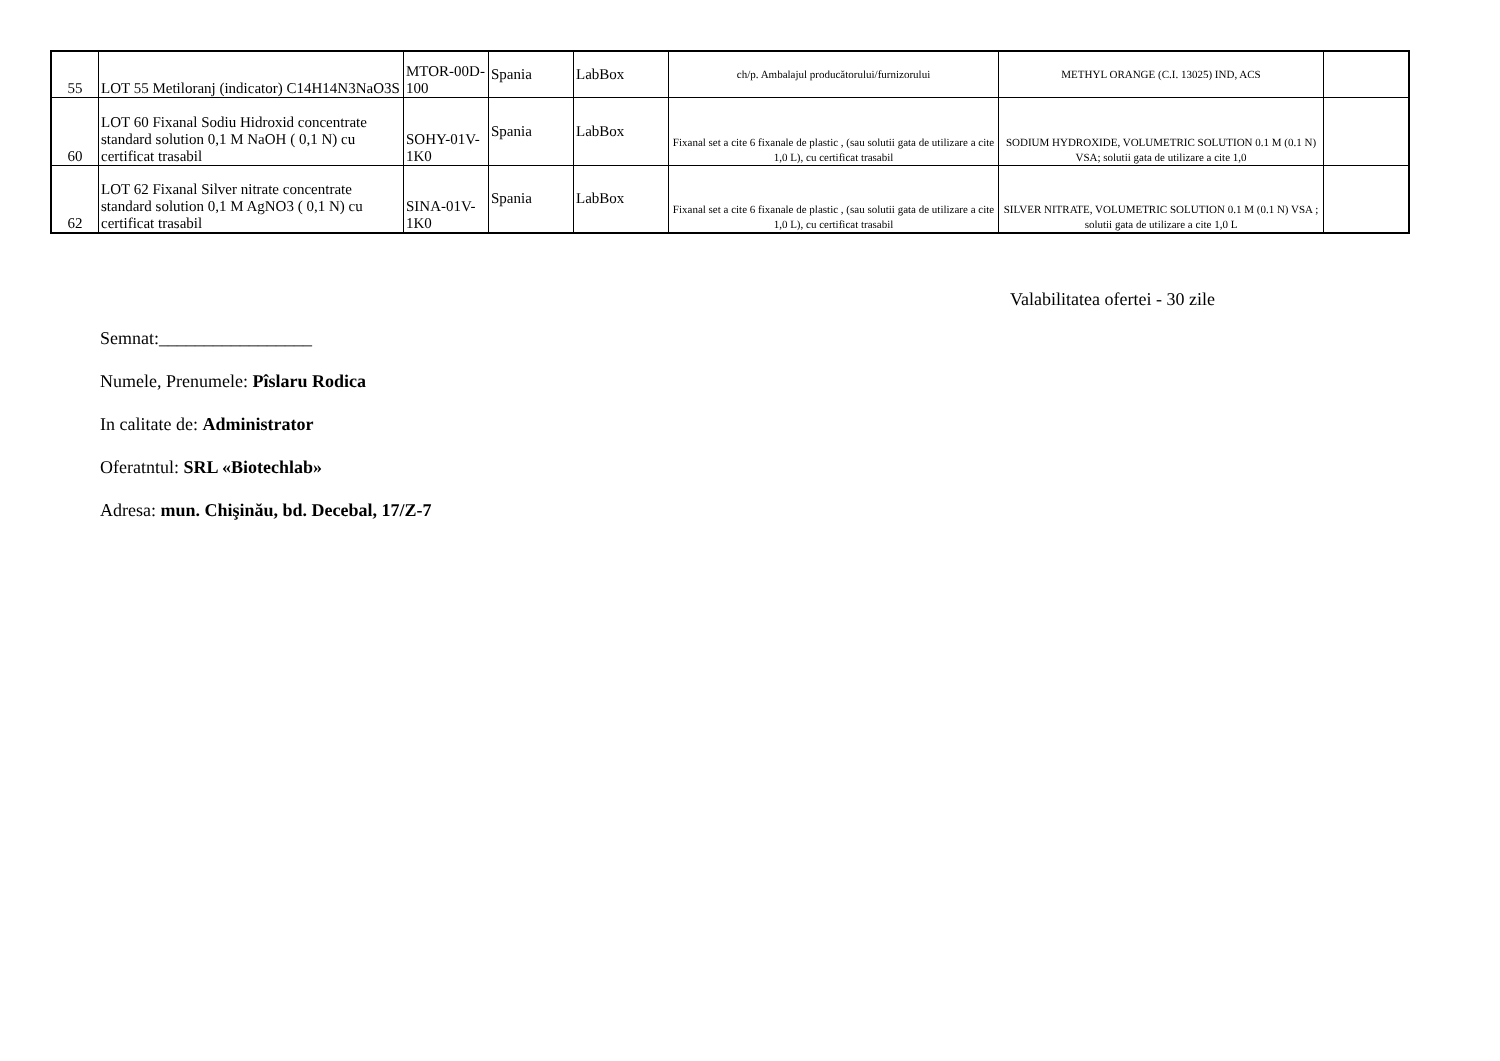| 55 | LOT 55 Metiloranj (indicator) C14H14N3NaO3S | MTOR-00D-100 | Spania | LabBox | ch/p. Ambalajul producătorului/furnizorului | METHYL ORANGE (C.I. 13025) IND, ACS | |
| 60 | LOT 60 Fixanal Sodiu Hidroxid concentrate standard solution 0,1 M NaOH ( 0,1 N) cu certificat trasabil | SOHY-01V-1K0 | Spania | LabBox | Fixanal set a cite 6 fixanale de plastic , (sau solutii gata de utilizare a cite 1,0 L), cu certificat trasabil | SODIUM HYDROXIDE, VOLUMETRIC SOLUTION 0.1 M (0.1 N) VSA; solutii gata de utilizare a cite 1,0 | |
| 62 | LOT 62 Fixanal Silver nitrate concentrate standard solution 0,1 M AgNO3 ( 0,1 N) cu certificat trasabil | SINA-01V-1K0 | Spania | LabBox | Fixanal set a cite 6 fixanale de plastic , (sau solutii gata de utilizare a cite 1,0 L), cu certificat trasabil | SILVER NITRATE, VOLUMETRIC SOLUTION 0.1 M (0.1 N) VSA ; solutii gata de utilizare a cite 1,0 L | |
Valabilitatea ofertei - 30 zile
Semnat:_________________
Numele, Prenumele: Pîslaru Rodica
In calitate de: Administrator
Oferatntul: SRL «Biotechlab»
Adresa: mun. Chişinău, bd. Decebal, 17/Z-7